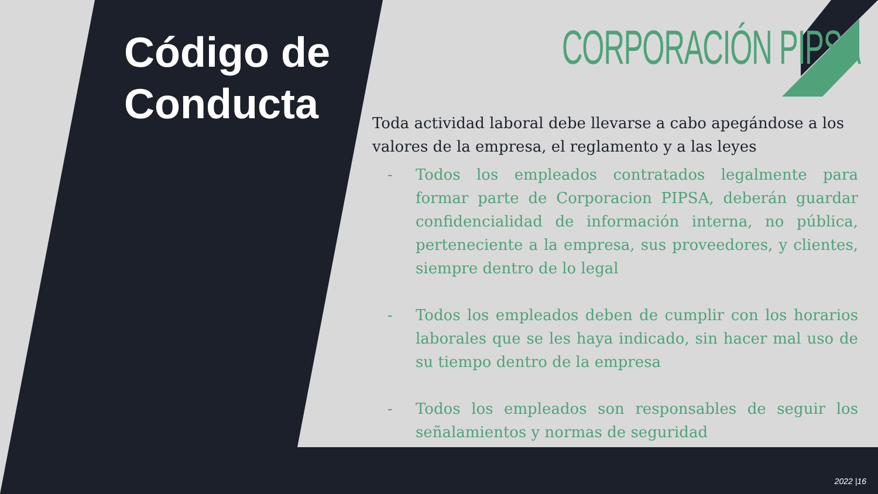Código de
Conducta
CORPORACIÓN PIPSA
Toda actividad laboral debe llevarse a cabo apegándose a los valores de la empresa, el reglamento y a las leyes
- Todos los empleados contratados legalmente para formar parte de Corporacion PIPSA, deberán guardar confidencialidad de información interna, no pública, perteneciente a la empresa, sus proveedores, y clientes, siempre dentro de lo legal
- Todos los empleados deben de cumplir con los horarios laborales que se les haya indicado, sin hacer mal uso de su tiempo dentro de la empresa
- Todos los empleados son responsables de seguir los señalamientos y normas de seguridad
2022 |16